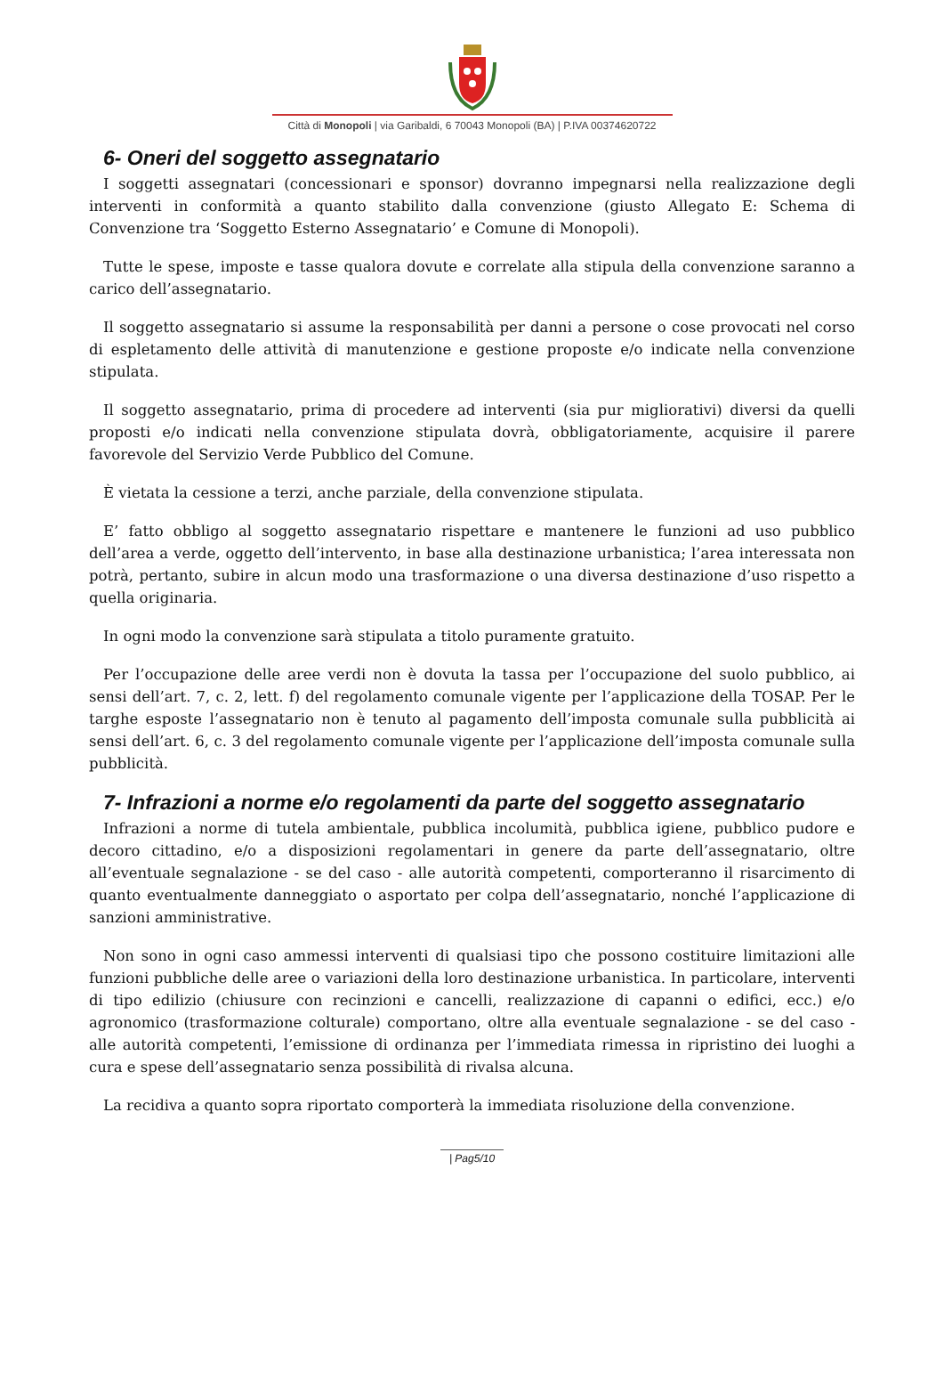Città di Monopoli | via Garibaldi, 6 70043 Monopoli (BA) | P.IVA 00374620722
6- Oneri del soggetto assegnatario
I soggetti assegnatari (concessionari e sponsor) dovranno impegnarsi nella realizzazione degli interventi in conformità a quanto stabilito dalla convenzione (giusto Allegato E: Schema di Convenzione tra ‘Soggetto Esterno Assegnatario’ e Comune di Monopoli).
Tutte le spese, imposte e tasse qualora dovute e correlate alla stipula della convenzione saranno a carico dell’assegnatario.
Il soggetto assegnatario si assume la responsabilità per danni a persone o cose provocati nel corso di espletamento delle attività di manutenzione e gestione proposte e/o indicate nella convenzione stipulata.
Il soggetto assegnatario, prima di procedere ad interventi (sia pur migliorativi) diversi da quelli proposti e/o indicati nella convenzione stipulata dovrà, obbligatoriamente, acquisire il parere favorevole del Servizio Verde Pubblico del Comune.
È vietata la cessione a terzi, anche parziale, della convenzione stipulata.
E’ fatto obbligo al soggetto assegnatario rispettare e mantenere le funzioni ad uso pubblico dell’area a verde, oggetto dell’intervento, in base alla destinazione urbanistica; l’area interessata non potrà, pertanto, subire in alcun modo una trasformazione o una diversa destinazione d’uso rispetto a quella originaria.
In ogni modo la convenzione sarà stipulata a titolo puramente gratuito.
Per l’occupazione delle aree verdi non è dovuta la tassa per l’occupazione del suolo pubblico, ai sensi dell’art. 7, c. 2, lett. f) del regolamento comunale vigente per l’applicazione della TOSAP. Per le targhe esposte l’assegnatario non è tenuto al pagamento dell’imposta comunale sulla pubblicità ai sensi dell’art. 6, c. 3 del regolamento comunale vigente per l’applicazione dell’imposta comunale sulla pubblicità.
7- Infrazioni a norme e/o regolamenti da parte del soggetto assegnatario
Infrazioni a norme di tutela ambientale, pubblica incolumità, pubblica igiene, pubblico pudore e decoro cittadino, e/o a disposizioni regolamentari in genere da parte dell’assegnatario, oltre all’eventuale segnalazione - se del caso - alle autorità competenti, comporteranno il risarcimento di quanto eventualmente danneggiato o asportato per colpa dell’assegnatario, nonché l’applicazione di sanzioni amministrative.
Non sono in ogni caso ammessi interventi di qualsiasi tipo che possono costituire limitazioni alle funzioni pubbliche delle aree o variazioni della loro destinazione urbanistica. In particolare, interventi di tipo edilizio (chiusure con recinzioni e cancelli, realizzazione di capanni o edifici, ecc.) e/o agronomico (trasformazione colturale) comportano, oltre alla eventuale segnalazione - se del caso - alle autorità competenti, l’emissione di ordinanza per l’immediata rimessa in ripristino dei luoghi a cura e spese dell’assegnatario senza possibilità di rivalsa alcuna.
La recidiva a quanto sopra riportato comporterà la immediata risoluzione della convenzione.
| Pag5/10